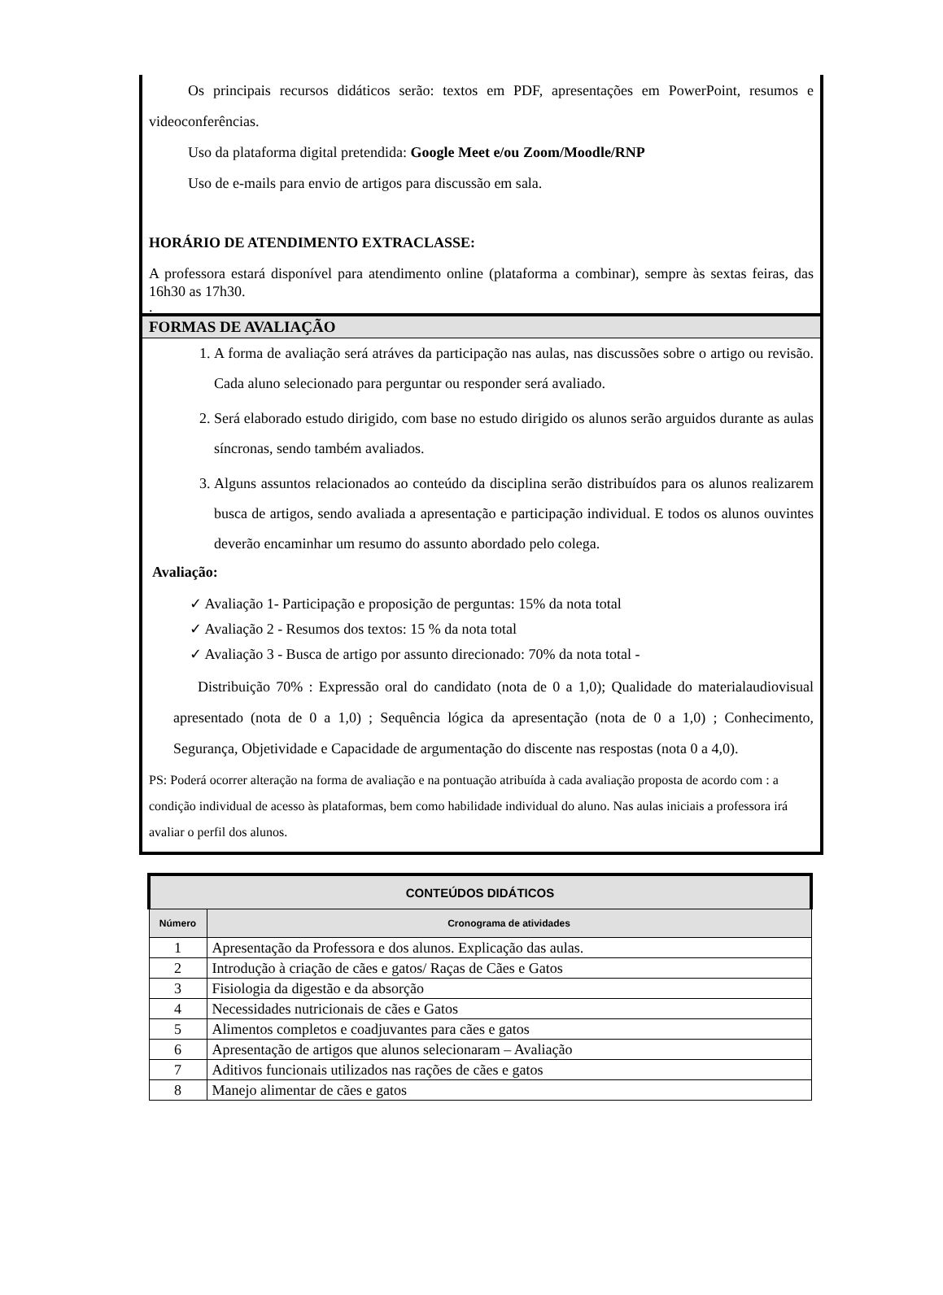Os principais recursos didáticos serão: textos em PDF, apresentações em PowerPoint, resumos e videoconferências.
Uso da plataforma digital pretendida: Google Meet e/ou Zoom/Moodle/RNP
Uso de e-mails para envio de artigos para discussão em sala.
HORÁRIO DE ATENDIMENTO EXTRACLASSE:
A professora estará disponível para atendimento online (plataforma a combinar), sempre às sextas feiras, das 16h30 as 17h30.
.
FORMAS DE AVALIAÇÃO
1. A forma de avaliação será atráves da participação nas aulas, nas discussões sobre o artigo ou revisão. Cada aluno selecionado para perguntar ou responder será avaliado.
2. Será elaborado estudo dirigido, com base no estudo dirigido os alunos serão arguidos durante as aulas síncronas, sendo também avaliados.
3. Alguns assuntos relacionados ao conteúdo da disciplina serão distribuídos para os alunos realizarem busca de artigos, sendo avaliada a apresentação e participação individual. E todos os alunos ouvintes deverão encaminhar um resumo do assunto abordado pelo colega.
Avaliação:
✓ Avaliação 1- Participação e proposição de perguntas: 15% da nota total
✓ Avaliação 2 - Resumos dos textos: 15 % da nota total
✓ Avaliação 3 - Busca de artigo por assunto direcionado: 70% da nota total -
Distribuição 70% : Expressão oral do candidato (nota de 0 a 1,0); Qualidade do materialaudiovisual apresentado (nota de 0 a 1,0) ; Sequência lógica da apresentação (nota de 0 a 1,0) ; Conhecimento, Segurança, Objetividade e Capacidade de argumentação do discente nas respostas (nota 0 a 4,0).
PS: Poderá ocorrer alteração na forma de avaliação e na pontuação atribuída à cada avaliação proposta de acordo com : a condição individual de acesso às plataformas, bem como habilidade individual do aluno. Nas aulas iniciais a professora irá avaliar o perfil dos alunos.
| CONTEÚDOS DIDÁTICOS | |
| --- | --- |
| Número | Cronograma de atividades |
| 1 | Apresentação da Professora e dos alunos. Explicação das aulas. |
| 2 | Introdução à criação de cães e gatos/ Raças de Cães e Gatos |
| 3 | Fisiologia da digestão e da absorção |
| 4 | Necessidades nutricionais de cães e Gatos |
| 5 | Alimentos completos e coadjuvantes para cães e gatos |
| 6 | Apresentação de artigos que alunos selecionaram – Avaliação |
| 7 | Aditivos funcionais utilizados nas rações de cães e gatos |
| 8 | Manejo alimentar de cães e gatos |